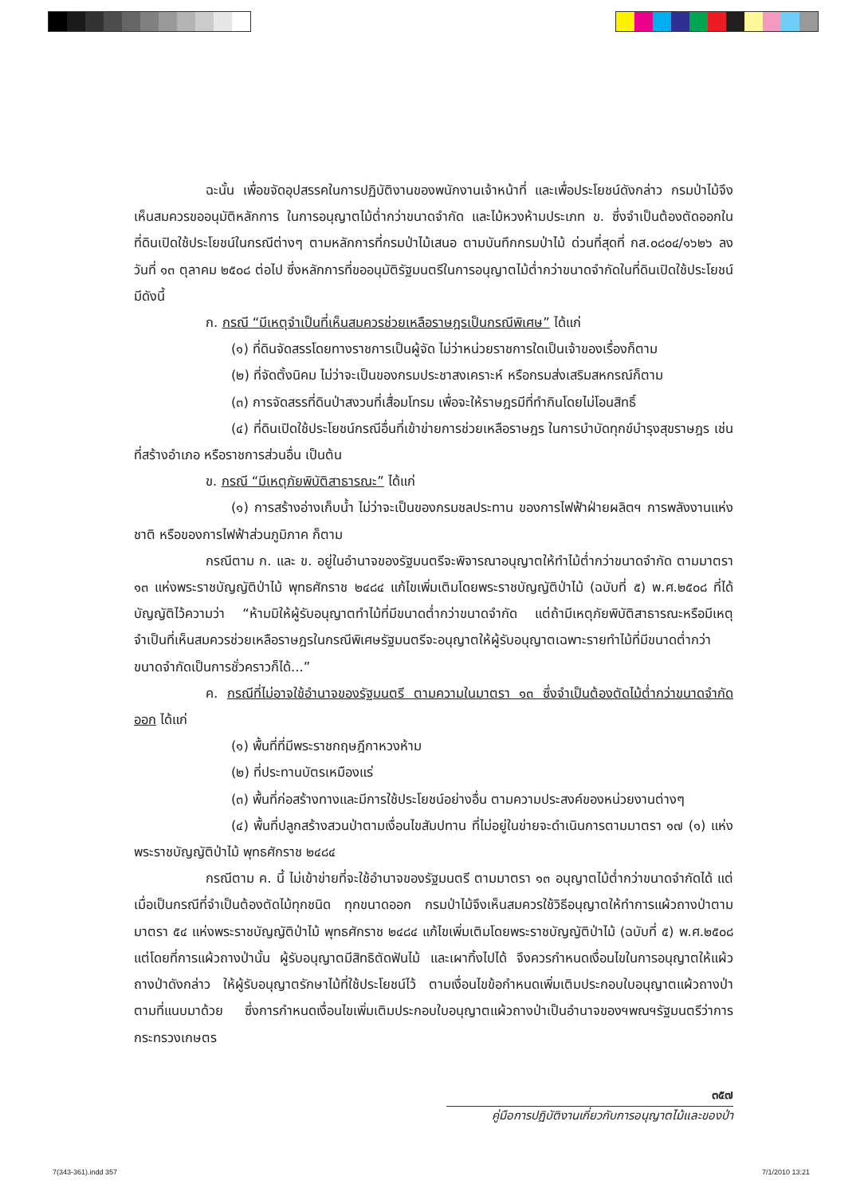ฉะนั้น เพื่อขจัดอุปสรรคในการปฏิบัติงานของพนักงานเจ้าหน้าที่ และเพื่อประโยชน์ดังกล่าว กรมป่าไม้จึงเห็นสมควรขออนุมัติหลักการ ในการอนุญาตไม้ต่ำกว่าขนาดจำกัด และไม้หวงห้ามประเภท ข. ซึ่งจำเป็นต้องตัดออกในที่ดินเปิดใช้ประโยชน์ในกรณีต่างๆ ตามหลักการที่กรมป่าไม้เสนอ ตามบันทึกกรมป่าไม้ ด่วนที่สุดที่ กส.๐๘๐๔/๑๖๒๖ ลงวันที่ ๑๓ ตุลาคม ๒๕๐๘ ต่อไป ซึ่งหลักการที่ขออนุมัติรัฐมนตรีในการอนุญาตไม้ต่ำกว่าขนาดจำกัดในที่ดินเปิดใช้ประโยชน์มีดังนี้
ก. กรณี “มีเหตุจำเป็นที่เห็นสมควรช่วยเหลือราษฎรเป็นกรณีพิเศษ” ได้แก่
(๑) ที่ดินจัดสรรโดยทางราชการเป็นผู้จัด ไม่ว่าหน่วยราชการใดเป็นเจ้าของเรื่องก็ตาม
(๒) ที่จัดตั้งนิคม ไม่ว่าจะเป็นของกรมประชาสงเคราะห์ หรือกรมส่งเสริมสหกรณ์ก็ตาม
(๓) การจัดสรรที่ดินป่าสงวนที่เสื่อมโทรม เพื่อจะให้ราษฎรมีที่ทำกินโดยไม่โอนสิทธิ์
(๔) ที่ดินเปิดใช้ประโยชน์กรณีอื่นที่เข้าข่ายการช่วยเหลือราษฎร ในการบำบัดทุกข์บำรุงสุขราษฎร เช่น ที่สร้างอำเภอ หรือราชการส่วนอื่น เป็นต้น
ข. กรณี “มีเหตุภัยพิบัติสาธารณะ” ได้แก่
(๑) การสร้างอ่างเก็บน้ำ ไม่ว่าจะเป็นของกรมชลประทาน ของการไฟฟ้าฝ่ายผลิตฯ การพลังงานแห่งชาติ หรือของการไฟฟ้าส่วนภูมิภาค ก็ตาม
กรณีตาม ก. และ ข. อยู่ในอำนาจของรัฐมนตรีจะพิจารณาอนุญาตให้ทำไม้ต่ำกว่าขนาดจำกัด ตามมาตรา ๑๓ แห่งพระราชบัญญัติป่าไม้ พุทธศักราช ๒๔๘๔ แก้ไขเพิ่มเติมโดยพระราชบัญญัติป่าไม้ (ฉบับที่ ๕) พ.ศ.๒๕๐๘ ที่ได้บัญญัติไว้ความว่า “ห้ามมิให้ผู้รับอนุญาตทำไม้ที่มีขนาดต่ำกว่าขนาดจำกัด แต่ถ้ามีเหตุภัยพิบัติสาธารณะหรือมีเหตุจำเป็นที่เห็นสมควรช่วยเหลือราษฎรในกรณีพิเศษรัฐมนตรีจะอนุญาตให้ผู้รับอนุญาตเฉพาะรายทำไม้ที่มีขนาดต่ำกว่าขนาดจำกัดเป็นการชั่วคราวก็ได้...”
ค. กรณีที่ไม่อาจใช้อำนาจของรัฐมนตรี ตามความในมาตรา ๑๓ ซึ่งจำเป็นต้องตัดไม้ต่ำกว่าขนาดจำกัดออก ได้แก่
(๑) พื้นที่ที่มีพระราชกฤษฎีกาหวงห้าม
(๒) ที่ประทานบัตรเหมืองแร่
(๓) พื้นที่ก่อสร้างทางและมีการใช้ประโยชน์อย่างอื่น ตามความประสงค์ของหน่วยงานต่างๆ
(๔) พื้นที่ปลูกสร้างสวนป่าตามเงื่อนไขสัมปทาน ที่ไม่อยู่ในข่ายจะดำเนินการตามมาตรา ๑๗ (๑) แห่งพระราชบัญญัติป่าไม้ พุทธศักราช ๒๔๘๔
กรณีตาม ค. นี้ ไม่เข้าข่ายที่จะใช้อำนาจของรัฐมนตรี ตามมาตรา ๑๓ อนุญาตไม้ต่ำกว่าขนาดจำกัดได้ แต่เมื่อเป็นกรณีที่จำเป็นต้องตัดไม้ทุกชนิด ทุกขนาดออก กรมป่าไม้จึงเห็นสมควรใช้วิธีอนุญาตให้ทำการแผ้วถางป่าตามมาตรา ๕๔ แห่งพระราชบัญญัติป่าไม้ พุทธศักราช ๒๔๘๔ แก้ไขเพิ่มเติมโดยพระราชบัญญัติป่าไม้ (ฉบับที่ ๕) พ.ศ.๒๕๐๘ แต่โดยที่การแผ้วถางป่านั้น ผู้รับอนุญาตมีสิทธิตัดฟันไม้ และเผาทิ้งไปได้ จึงควรกำหนดเงื่อนไขในการอนุญาตให้แผ้วถางป่าดังกล่าว ให้ผู้รับอนุญาตรักษาไม้ที่ใช้ประโยชน์ไว้ ตามเงื่อนไขข้อกำหนดเพิ่มเติมประกอบใบอนุญาตแผ้วถางป่าตามที่แนบมาด้วย ซึ่งการกำหนดเงื่อนไขเพิ่มเติมประกอบใบอนุญาตแผ้วถางป่าเป็นอำนาจของฯพณฯรัฐมนตรีว่าการกระทรวงเกษตร
๓๕๗
คู่มือการปฏิบัติงานเกี่ยวกับการอนุญาตไม้และของป่า
7(343-361).indd 357 7/1/2010 13:21